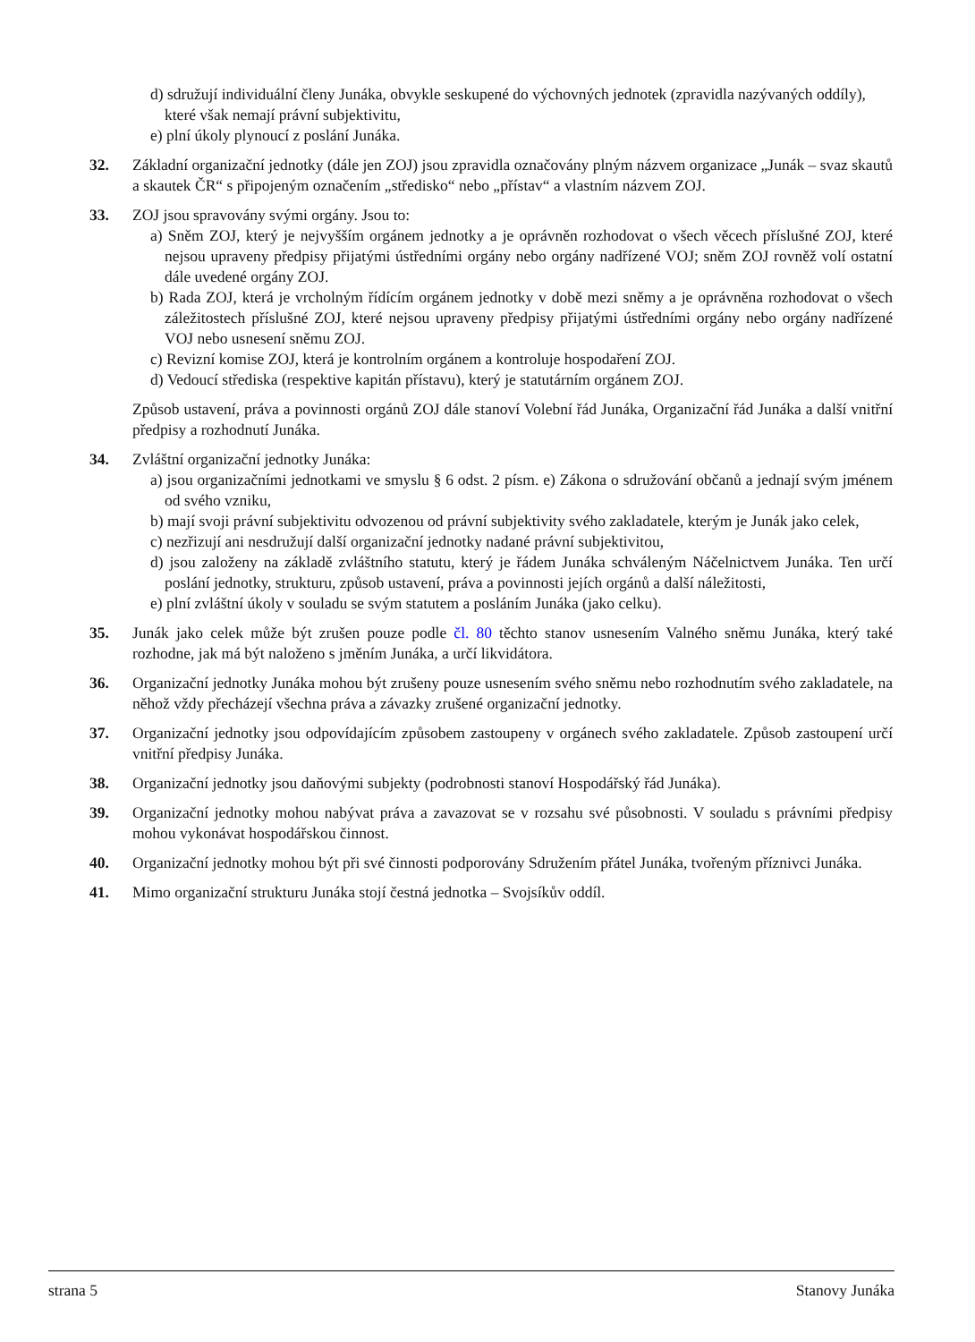d) sdružují individuální členy Junáka, obvykle seskupené do výchovných jednotek (zpravidla nazývaných oddíly), které však nemají právní subjektivitu,
e) plní úkoly plynoucí z poslání Junáka.
32. Základní organizační jednotky (dále jen ZOJ) jsou zpravidla označovány plným názvem organizace „Junák – svaz skautů a skautek ČR“ s připojeným označením „středisko“ nebo „přístav“ a vlastním názvem ZOJ.
33. ZOJ jsou spravovány svými orgány. Jsou to:
a) Sněm ZOJ, který je nejvyšším orgánem jednotky a je oprávněn rozhodovat o všech věcech příslušné ZOJ, které nejsou upraveny předpisy přijatými ústředními orgány nebo orgány nadřízené VOJ; sněm ZOJ rovněž volí ostatní dále uvedené orgány ZOJ.
b) Rada ZOJ, která je vrcholným řídícím orgánem jednotky v době mezi sněmy a je oprávněna rozhodovat o všech záležitostech příslušné ZOJ, které nejsou upraveny předpisy přijatými ústředními orgány nebo orgány nadřízené VOJ nebo usnesení sněmu ZOJ.
c) Revizní komise ZOJ, která je kontrolním orgánem a kontroluje hospodaření ZOJ.
d) Vedoucí střediska (respektive kapitán přístavu), který je statutárním orgánem ZOJ.
Způsob ustavení, práva a povinnosti orgánů ZOJ dále stanoví Volební řád Junáka, Organizační řád Junáka a další vnitřní předpisy a rozhodnutí Junáka.
34. Zvláštní organizační jednotky Junáka:
a) jsou organizačními jednotkami ve smyslu § 6 odst. 2 písm. e) Zákona o sdružování občanů a jednají svým jménem od svého vzniku,
b) mají svoji právní subjektivitu odvozenou od právní subjektivity svého zakladatele, kterým je Junák jako celek,
c) nezřizují ani nesdružují další organizační jednotky nadané právní subjektivitou,
d) jsou založeny na základě zvláštního statutu, který je řádem Junáka schváleným Náčelnictvem Junáka. Ten určí poslání jednotky, strukturu, způsob ustavení, práva a povinnosti jejích orgánů a další náležitosti,
e) plní zvláštní úkoly v souladu se svým statutem a posláním Junáka (jako celku).
35. Junák jako celek může být zrušen pouze podle čl. 80 těchto stanov usnesením Valného sněmu Junáka, který také rozhodne, jak má být naloženo s jměním Junáka, a určí likvidátora.
36. Organizační jednotky Junáka mohou být zrušeny pouze usnesením svého sněmu nebo rozhodnutím svého zakladatele, na něhož vždy přecházejí všechna práva a závazky zrušené organizační jednotky.
37. Organizační jednotky jsou odpovídajícím způsobem zastoupeny v orgánech svého zakladatele. Způsob zastoupení určí vnitřní předpisy Junáka.
38. Organizační jednotky jsou daňovými subjekty (podrobnosti stanoví Hospodářský řád Junáka).
39. Organizační jednotky mohou nabývat práva a zavazovat se v rozsahu své působnosti. V souladu s právními předpisy mohou vykonávat hospodářskou činnost.
40. Organizační jednotky mohou být při své činnosti podporovány Sdružením přátel Junáka, tvořeným příznivci Junáka.
41. Mimo organizační strukturu Junáka stojí čestná jednotka – Svojsíkův oddíl.
strana 5 Stanovy Junáka